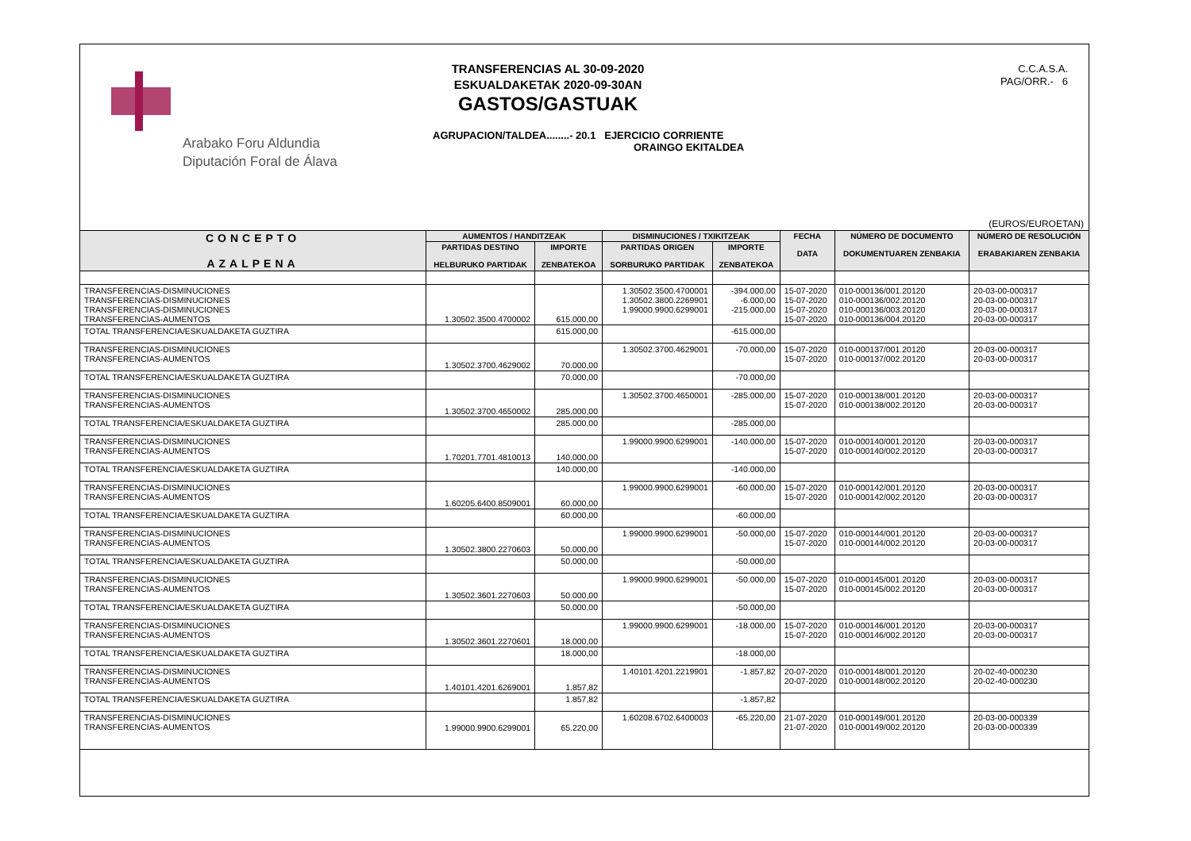Arabako Foru Aldundia
Diputación Foral de Álava
TRANSFERENCIAS AL 30-09-2020
ESKUALDAKETAK 2020-09-30AN
GASTOS/GASTUAK
AGRUPACION/TALDEA........- 20.1 EJERCICIO CORRIENTE
ORAINGO EKITALDEA
C.C.A.S.A.
PAG/ORR.- 6
(EUROS/EUROETAN)
| CONCEPTO AZALPENA | AUMENTOS / HANDITZEAK | | DISMINUCIONES / TXIKITZEAK | | FECHA DATA | NÚMERO DE DOCUMENTO DOKUMENTUAREN ZENBAKIA | NÚMERO DE RESOLUCIÓN ERABAKIAREN ZENBAKIA |
| --- | --- | --- | --- | --- | --- | --- | --- |
| | PARTIDAS DESTINO HELBURUKO PARTIDAK | IMPORTE ZENBATEKOA | PARTIDAS ORIGEN SORBURUKO PARTIDAK | IMPORTE ZENBATEKOA | | | |
| TRANSFERENCIAS-DISMINUCIONES TRANSFERENCIAS-DISMINUCIONES TRANSFERENCIAS-DISMINUCIONES TRANSFERENCIAS-AUMENTOS | 1.30502.3500.4700002 | 615.000,00 | 1.30502.3500.4700001 1.30502.3800.2269901 1.99000.9900.6299001 | -394.000,00 -6.000,00 -215.000,00 | 15-07-2020 15-07-2020 15-07-2020 15-07-2020 | 010-000136/001.20120 010-000136/002.20120 010-000136/003.20120 010-000136/004.20120 | 20-03-00-000317 20-03-00-000317 20-03-00-000317 20-03-00-000317 |
| TOTAL TRANSFERENCIA/ESKUALDAKETA GUZTIRA | | 615.000,00 | | -615.000,00 | | | |
| TRANSFERENCIAS-DISMINUCIONES TRANSFERENCIAS-AUMENTOS | 1.30502.3700.4629002 | 70.000,00 | 1.30502.3700.4629001 | -70.000,00 | 15-07-2020 15-07-2020 | 010-000137/001.20120 010-000137/002.20120 | 20-03-00-000317 20-03-00-000317 |
| TOTAL TRANSFERENCIA/ESKUALDAKETA GUZTIRA | | 70.000,00 | | -70.000,00 | | | |
| TRANSFERENCIAS-DISMINUCIONES TRANSFERENCIAS-AUMENTOS | 1.30502.3700.4650002 | 285.000,00 | 1.30502.3700.4650001 | -285.000,00 | 15-07-2020 15-07-2020 | 010-000138/001.20120 010-000138/002.20120 | 20-03-00-000317 20-03-00-000317 |
| TOTAL TRANSFERENCIA/ESKUALDAKETA GUZTIRA | | 285.000,00 | | -285.000,00 | | | |
| TRANSFERENCIAS-DISMINUCIONES TRANSFERENCIAS-AUMENTOS | 1.70201.7701.4810013 | 140.000,00 | 1.99000.9900.6299001 | -140.000,00 | 15-07-2020 15-07-2020 | 010-000140/001.20120 010-000140/002.20120 | 20-03-00-000317 20-03-00-000317 |
| TOTAL TRANSFERENCIA/ESKUALDAKETA GUZTIRA | | 140.000,00 | | -140.000,00 | | | |
| TRANSFERENCIAS-DISMINUCIONES TRANSFERENCIAS-AUMENTOS | 1.60205.6400.8509001 | 60.000,00 | 1.99000.9900.6299001 | -60.000,00 | 15-07-2020 15-07-2020 | 010-000142/001.20120 010-000142/002.20120 | 20-03-00-000317 20-03-00-000317 |
| TOTAL TRANSFERENCIA/ESKUALDAKETA GUZTIRA | | 60.000,00 | | -60.000,00 | | | |
| TRANSFERENCIAS-DISMINUCIONES TRANSFERENCIAS-AUMENTOS | 1.30502.3800.2270603 | 50.000,00 | 1.99000.9900.6299001 | -50.000,00 | 15-07-2020 15-07-2020 | 010-000144/001.20120 010-000144/002.20120 | 20-03-00-000317 20-03-00-000317 |
| TOTAL TRANSFERENCIA/ESKUALDAKETA GUZTIRA | | 50.000,00 | | -50.000,00 | | | |
| TRANSFERENCIAS-DISMINUCIONES TRANSFERENCIAS-AUMENTOS | 1.30502.3601.2270603 | 50.000,00 | 1.99000.9900.6299001 | -50.000,00 | 15-07-2020 15-07-2020 | 010-000145/001.20120 010-000145/002.20120 | 20-03-00-000317 20-03-00-000317 |
| TOTAL TRANSFERENCIA/ESKUALDAKETA GUZTIRA | | 50.000,00 | | -50.000,00 | | | |
| TRANSFERENCIAS-DISMINUCIONES TRANSFERENCIAS-AUMENTOS | 1.30502.3601.2270601 | 18.000,00 | 1.99000.9900.6299001 | -18.000,00 | 15-07-2020 15-07-2020 | 010-000146/001.20120 010-000146/002.20120 | 20-03-00-000317 20-03-00-000317 |
| TOTAL TRANSFERENCIA/ESKUALDAKETA GUZTIRA | | 18.000,00 | | -18.000,00 | | | |
| TRANSFERENCIAS-DISMINUCIONES TRANSFERENCIAS-AUMENTOS | 1.40101.4201.6269001 | 1.857,82 | 1.40101.4201.2219901 | -1.857,82 | 20-07-2020 20-07-2020 | 010-000148/001.20120 010-000148/002.20120 | 20-02-40-000230 20-02-40-000230 |
| TOTAL TRANSFERENCIA/ESKUALDAKETA GUZTIRA | | 1.857,82 | | -1.857,82 | | | |
| TRANSFERENCIAS-DISMINUCIONES TRANSFERENCIAS-AUMENTOS | 1.99000.9900.6299001 | 65.220,00 | 1.60208.6702.6400003 | -65.220,00 | 21-07-2020 21-07-2020 | 010-000149/001.20120 010-000149/002.20120 | 20-03-00-000339 20-03-00-000339 |